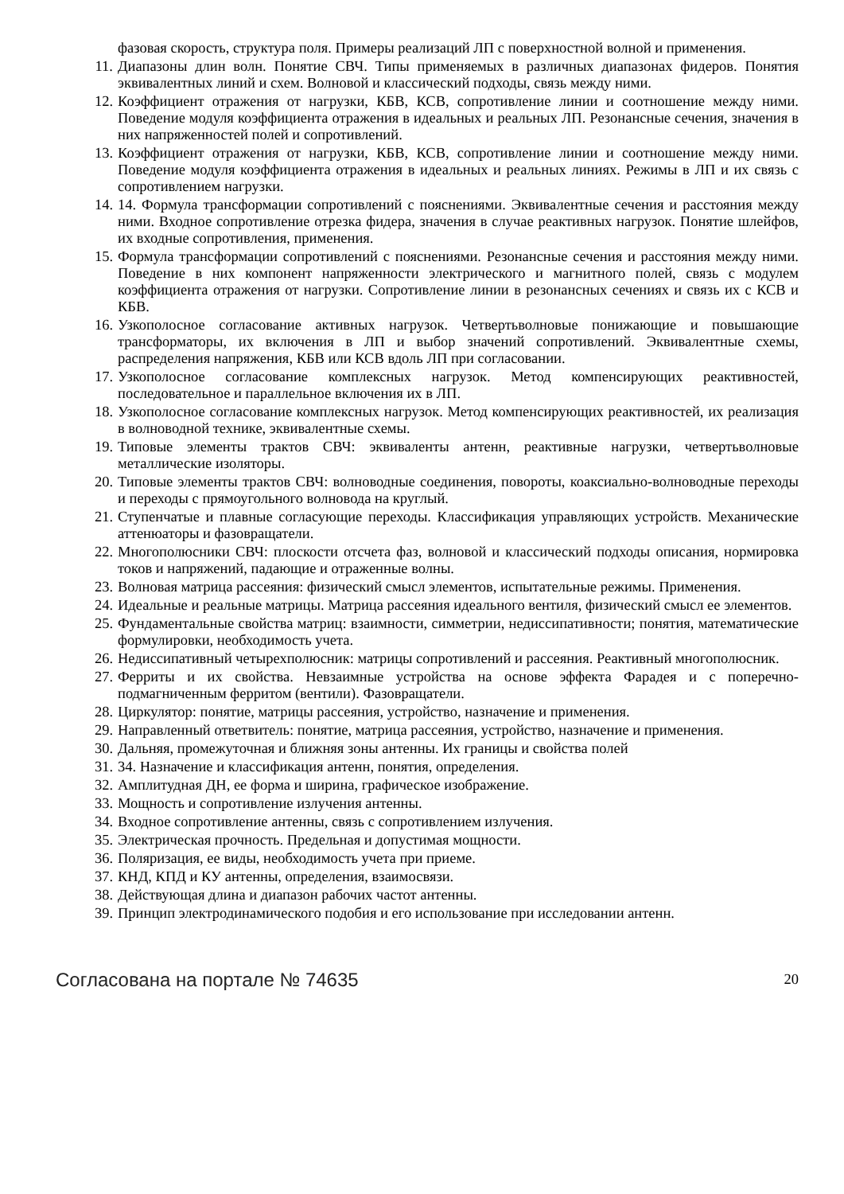фазовая скорость, структура поля. Примеры реализаций ЛП с поверхностной волной и применения.
11. Диапазоны длин волн. Понятие СВЧ. Типы применяемых в различных диапазонах фидеров. Понятия эквивалентных линий и схем. Волновой и классический подходы, связь между ними.
12. Коэффициент отражения от нагрузки, КБВ, КСВ, сопротивление линии и соотношение между ними. Поведение модуля коэффициента отражения в идеальных и реальных ЛП. Резонансные сечения, значения в них напряженностей полей и сопротивлений.
13. Коэффициент отражения от нагрузки, КБВ, КСВ, сопротивление линии и соотношение между ними. Поведение модуля коэффициента отражения в идеальных и реальных линиях. Режимы в ЛП и их связь с сопротивлением нагрузки.
14. 14. Формула трансформации сопротивлений с пояснениями. Эквивалентные сечения и расстояния между ними. Входное сопротивление отрезка фидера, значения в случае реактивных нагрузок. Понятие шлейфов, их входные сопротивления, применения.
15. Формула трансформации сопротивлений с пояснениями. Резонансные сечения и расстояния между ними. Поведение в них компонент напряженности электрического и магнитного полей, связь с модулем коэффициента отражения от нагрузки. Сопротивление линии в резонансных сечениях и связь их с КСВ и КБВ.
16. Узкополосное согласование активных нагрузок. Четвертьволновые понижающие и повышающие трансформаторы, их включения в ЛП и выбор значений сопротивлений. Эквивалентные схемы, распределения напряжения, КБВ или КСВ вдоль ЛП при согласовании.
17. Узкополосное согласование комплексных нагрузок. Метод компенсирующих реактивностей, последовательное и параллельное включения их в ЛП.
18. Узкополосное согласование комплексных нагрузок. Метод компенсирующих реактивностей, их реализация в волноводной технике, эквивалентные схемы.
19. Типовые элементы трактов СВЧ: эквиваленты антенн, реактивные нагрузки, четвертьволновые металлические изоляторы.
20. Типовые элементы трактов СВЧ: волноводные соединения, повороты, коаксиально-волноводные переходы и переходы с прямоугольного волновода на круглый.
21. Ступенчатые и плавные согласующие переходы. Классификация управляющих устройств. Механические аттенюаторы и фазовращатели.
22. Многополюсники СВЧ: плоскости отсчета фаз, волновой и классический подходы описания, нормировка токов и напряжений, падающие и отраженные волны.
23. Волновая матрица рассеяния: физический смысл элементов, испытательные режимы. Применения.
24. Идеальные и реальные матрицы. Матрица рассеяния идеального вентиля, физический смысл ее элементов.
25. Фундаментальные свойства матриц: взаимности, симметрии, недиссипативности; понятия, математические формулировки, необходимость учета.
26. Недиссипативный четырехполюсник: матрицы сопротивлений и рассеяния. Реактивный многополюсник.
27. Ферриты и их свойства. Невзаимные устройства на основе эффекта Фарадея и с поперечно-подмагниченным ферритом (вентили). Фазовращатели.
28. Циркулятор: понятие, матрицы рассеяния, устройство, назначение и применения.
29. Направленный ответвитель: понятие, матрица рассеяния, устройство, назначение и применения.
30. Дальняя, промежуточная и ближняя зоны антенны. Их границы и свойства полей
31. 34. Назначение и классификация антенн, понятия, определения.
32. Амплитудная ДН, ее форма и ширина, графическое изображение.
33. Мощность и сопротивление излучения антенны.
34. Входное сопротивление антенны, связь с сопротивлением излучения.
35. Электрическая прочность. Предельная и допустимая мощности.
36. Поляризация, ее виды, необходимость учета при приеме.
37. КНД, КПД и КУ антенны, определения, взаимосвязи.
38. Действующая длина и диапазон рабочих частот антенны.
39. Принцип электродинамического подобия и его использование при исследовании антенн.
Согласована на портале № 74635 20